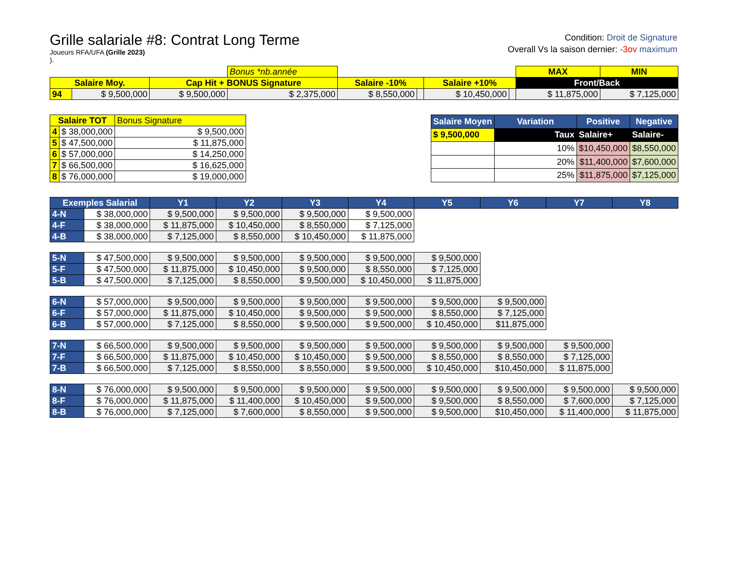Grille salariale #8: Contrat Long Terme
Joueurs RFA/UFA (Grille 2023)
).
Condition: Droit de Signature
Overall Vs la saison dernier: -3ov maximum
| | | | Bonus *nb.année | | | | | MAX | MIN |
| Salaire Moy. | | Cap Hit + BONUS Signature | | Salaire -10% | | Salaire +10% | | Front/Back | |
| 94 | $ 9,500,000 | $ 9,500,000 | $ 2,375,000 | $ 8,550,000 | | $ 10,450,000 | | $ 11,875,000 | $ 7,125,000 |
| Salaire TOT | | Bonus Signature |
| --- | --- | --- |
| 4 | $ 38,000,000 | $ 9,500,000 |
| 5 | $ 47,500,000 | $ 11,875,000 |
| 6 | $ 57,000,000 | $ 14,250,000 |
| 7 | $ 66,500,000 | $ 16,625,000 |
| 8 | $ 76,000,000 | $ 19,000,000 |
| Salaire Moyen | Variation | Positive | Negative |
| --- | --- | --- | --- |
| $ 9,500,000 | Taux | Salaire+ | Salaire- |
| | 10% | $10,450,000 | $8,550,000 |
| | 20% | $11,400,000 | $7,600,000 |
| | 25% | $11,875,000 | $7,125,000 |
| Exemples Salarial | | Y1 | Y2 | Y3 | Y4 | Y5 | Y6 | Y7 | Y8 |
| --- | --- | --- | --- | --- | --- | --- | --- | --- | --- |
| 4-N | $ 38,000,000 | $ 9,500,000 | $ 9,500,000 | $ 9,500,000 | $ 9,500,000 | | | | |
| 4-F | $ 38,000,000 | $ 11,875,000 | $ 10,450,000 | $ 8,550,000 | $ 7,125,000 | | | | |
| 4-B | $ 38,000,000 | $ 7,125,000 | $ 8,550,000 | $ 10,450,000 | $ 11,875,000 | | | | |
| 5-N | $ 47,500,000 | $ 9,500,000 | $ 9,500,000 | $ 9,500,000 | $ 9,500,000 | $ 9,500,000 | | | |
| 5-F | $ 47,500,000 | $ 11,875,000 | $ 10,450,000 | $ 9,500,000 | $ 8,550,000 | $ 7,125,000 | | | |
| 5-B | $ 47,500,000 | $ 7,125,000 | $ 8,550,000 | $ 9,500,000 | $ 10,450,000 | $ 11,875,000 | | | |
| 6-N | $ 57,000,000 | $ 9,500,000 | $ 9,500,000 | $ 9,500,000 | $ 9,500,000 | $ 9,500,000 | $ 9,500,000 | | |
| 6-F | $ 57,000,000 | $ 11,875,000 | $ 10,450,000 | $ 9,500,000 | $ 9,500,000 | $ 8,550,000 | $ 7,125,000 | | |
| 6-B | $ 57,000,000 | $ 7,125,000 | $ 8,550,000 | $ 9,500,000 | $ 9,500,000 | $ 10,450,000 | $11,875,000 | | |
| 7-N | $ 66,500,000 | $ 9,500,000 | $ 9,500,000 | $ 9,500,000 | $ 9,500,000 | $ 9,500,000 | $ 9,500,000 | $ 9,500,000 | |
| 7-F | $ 66,500,000 | $ 11,875,000 | $ 10,450,000 | $ 10,450,000 | $ 9,500,000 | $ 8,550,000 | $ 8,550,000 | $ 7,125,000 | |
| 7-B | $ 66,500,000 | $ 7,125,000 | $ 8,550,000 | $ 8,550,000 | $ 9,500,000 | $ 10,450,000 | $10,450,000 | $ 11,875,000 | |
| 8-N | $ 76,000,000 | $ 9,500,000 | $ 9,500,000 | $ 9,500,000 | $ 9,500,000 | $ 9,500,000 | $ 9,500,000 | $ 9,500,000 | $ 9,500,000 |
| 8-F | $ 76,000,000 | $ 11,875,000 | $ 11,400,000 | $ 10,450,000 | $ 9,500,000 | $ 9,500,000 | $ 8,550,000 | $ 7,600,000 | $ 7,125,000 |
| 8-B | $ 76,000,000 | $ 7,125,000 | $ 7,600,000 | $ 8,550,000 | $ 9,500,000 | $ 9,500,000 | $10,450,000 | $ 11,400,000 | $ 11,875,000 |